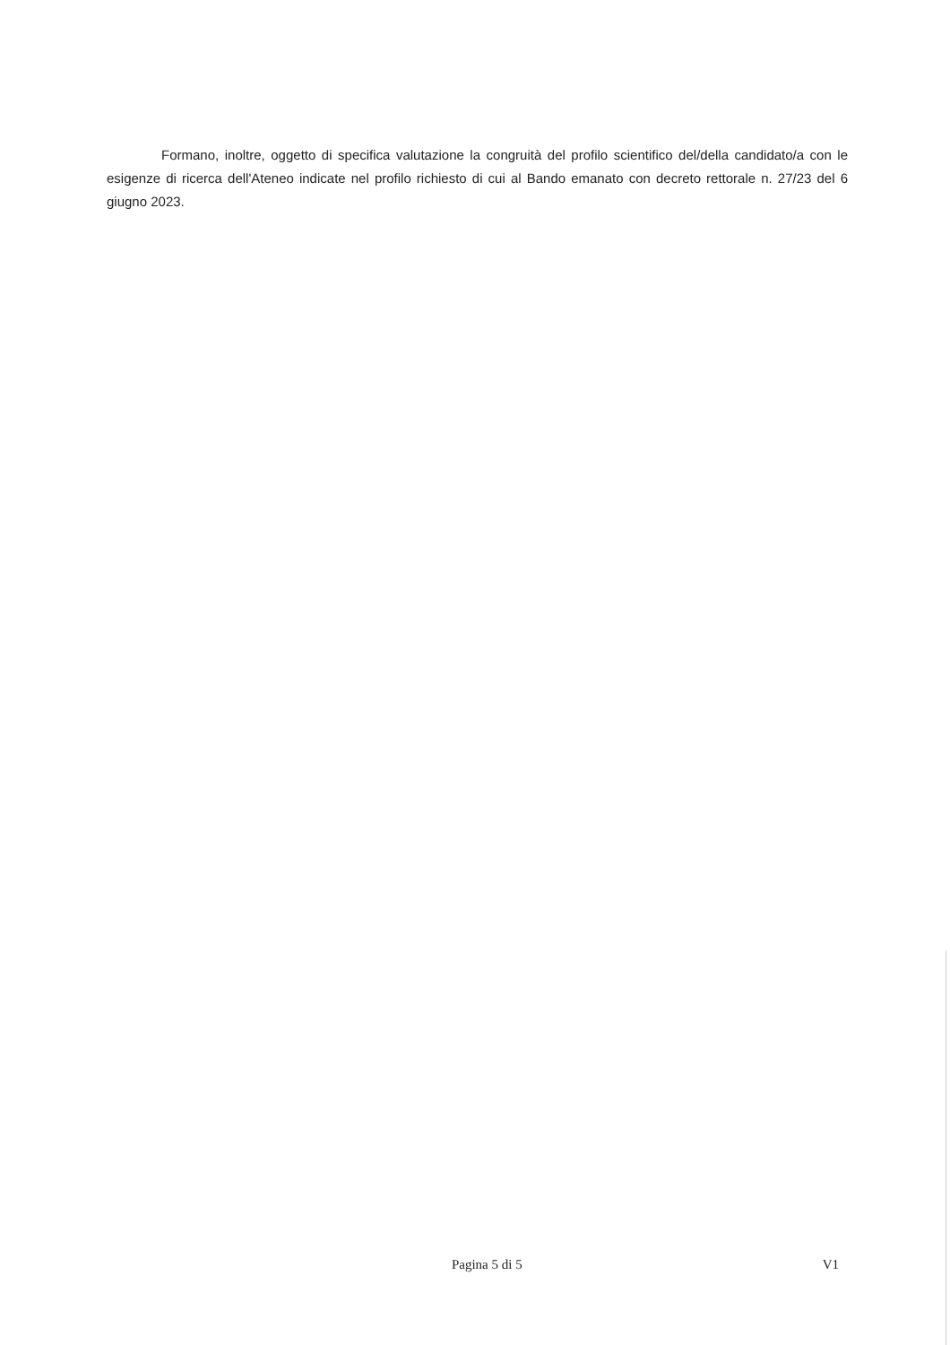Formano, inoltre, oggetto di specifica valutazione la congruità del profilo scientifico del/della candidato/a con le esigenze di ricerca dell'Ateneo indicate nel profilo richiesto di cui al Bando emanato con decreto rettorale n. 27/23 del 6 giugno 2023.
Pagina 5 di 5 V1